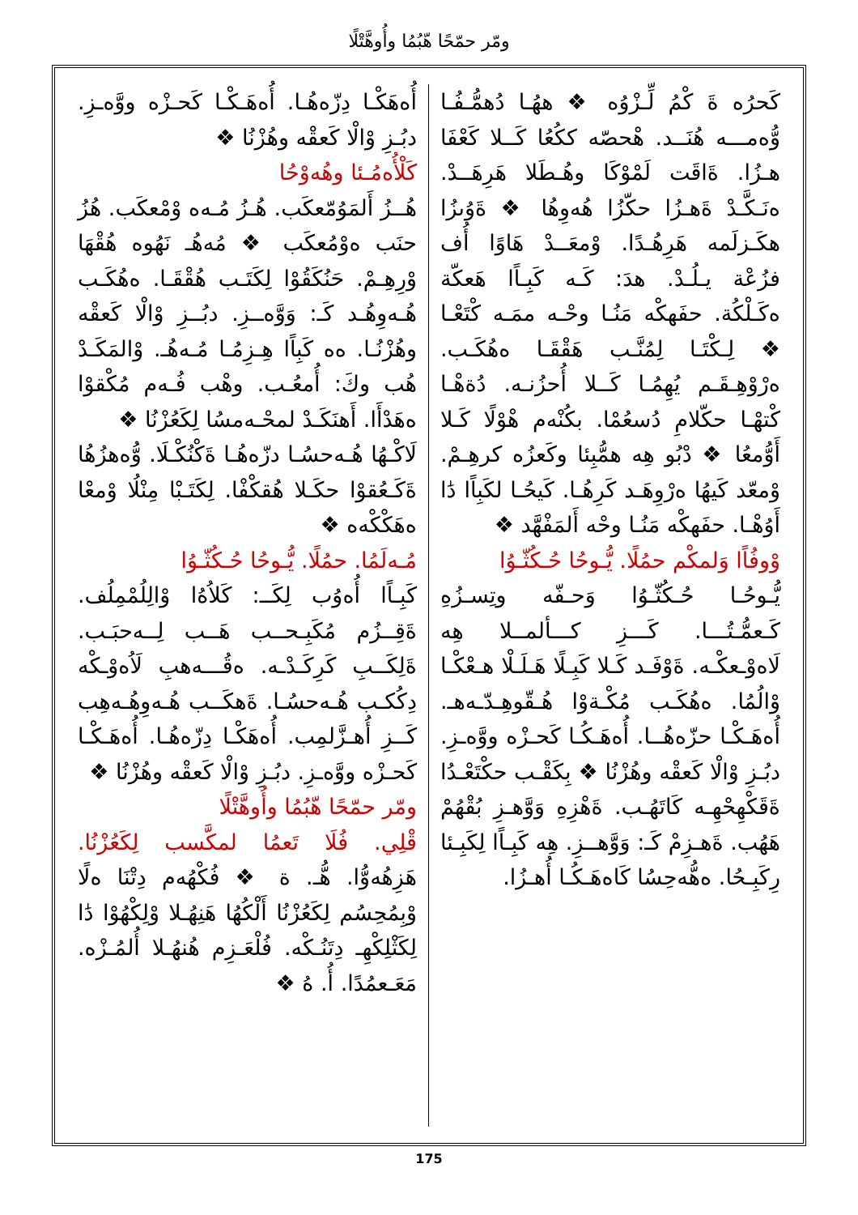ومّر حمّحًا هّبُمُا وأُوهَّتْلًا
كَحرُه ةَ كْمُ لِّـزْوُه ❖ ههُـا دُهمُّـفُـا وُّەمـــه هُنَــد. هْحصّه ككُعُا كَــلا كَعْفَا هـزُا. ةَاقَت لَمْوْكَا وهُـطَلا هَرِهَــدْ. ەنَـكَّـدْ ةَهـزُا حكّزُا هُەوِهُا ❖ ةَوُىزُا هكَـزلَمه هَرِهُـدًا. وْمعَــدْ هَاوًا أُف فزُعْة يـلُـدْ. هدَ: كَـه كَبِـاًا هَعكّة ەكَـلْكُة. حفَهكْه مَنُـا وحْـه ممَـه كْتَعْـا ❖ لِـكْتَـا لِمُنَّـب هَقْقَـا ەهُكَـب. ەرْوْهِـقَـم يُهِمُـا كَــلا أُحزُنـه. دُةهْـا كْتهْـا حكّلامِ دُسعُمْا. بكُنْەم هْوْلًا كَـلا أَوُّمعُا ❖ دْبُو هِه همُّبِئا وكَعزُه كرهِـمْ. وْمعّد كَيهُا ەرْوِهَـد كَرِهُـا. كَيحُـا لكَبِاًا دَٰا أَوُهْـا. حفَهكْه مَنُـا وحْه أَلمَفْهَّد ❖
وْوفُاًا وَلمكْم حمُلًا. يُّـوحُا حُـكُثّـوُا
يُّـوحُـا حُـكُثّـوُا وَحـفّە وتِسـزُەِ كَـعمُّـتُـــا. كَـــزِ كـــألمــلا هِه لَاەوْـعكْـه. ةَوْفَـد كَـلا كَبِـلًا هَـلَـلْا هـعْكْـا وْالُمُا. ەهُكَـب مُكْـةوْا هُـقّوهِـدّـەهـ. أُەهَـكْـا حزّەهُــا. أُەهَـكُـا كَحـزْه ووَّەـزِ. دبُـزِ وْالْا كَعقْه وهُزْنُا ❖ بِكَقْـب حكْتَعْـدُا ةَقَكْهِحْهِـه كَاتَهُـب. ةَهْزِهِ وَوَّهـزِ بُقْهُمْ هَهُب. ةَهـزِمْ كَـ: وَوَّهــزِ. هِه كَبِـاًا لِكَبِـئا رِكَبِـحُا. ەهُّەحِسُا كَاەهَـكُـا أُهـزُا.
أُەهَكْـا دِزّەهُـا. أُەهَـكْـا كَحـزْه ووَّەـزِ. دبُـزِ وْالْا كَعقْه وهُزْنُا ❖
كَلْأُەمُـئا وهُەوْحُا
هُــزُ أَلمَوُمّعكَب. هُـزُ مُـەه وْمْعكَب. هُزُ حنَب ەوْمُعكَب ❖ مُەهُـ نَهُوه هُقْهَا وْرِهِـمْ. حَنُكَقُوْا لِكَتَـب هُقْقَـا. ەهُكَـب هُـەوِهُـد كَـ: وَوَّەــزِ. دبُــزِ وْالْا كَعقْه وهُزْنُـا. ەه كَبِاًا هِـزِمُـا مُـەهُـ. وْالمَكَـدْ هُب وكَ: أُمعُـب. وهْب فُـەم مُكْقوْا ەهَدْأَا. أَهنَكَـدْ لمحْـەمسُا لِكَعُزْنُا ❖
لَاكْـهُا هُـەحسُـا دزّەهُـا ةَكْنُكْـلَا. وُّەهزُهُا ةَكَـعُقوْا حكَـلا هُقكْفْا. لِكَتَـبْا مِنْلُا وْمعْا ەهَكْكْەه ❖
مُـەلَمُا. حمُلًا. يُّـوحُا حُـكُثّـوُا
كَبِـاًا أُەوُب لِكَــ: كَلاُەُا وْالِلُمْمِلُف. ةَقِــزُم مُكَبِـحــب هَــب لِــەحبَـب. ةَلِكَــبِ كَرِكَـدْـه. ەقُـــەهبِ لَاُەوْـكْه دِكُكـب هُـەحسُـا. ةَهكَــب هُـەوِهُـەهِب كَــزِ أُهـزَّلمِب. أُەهَكْـا دِزّەهُـا. أُەهَـكْـا كَحـزْه ووَّەـزِ. دبُـزِ وْالْا كَعقْه وهُزْنُا ❖
ومّر حمّحًا هّبُمُا وأُوهَّتْلًا
قْلِي. فُلَا تَعمُا لمكَّسب لِكَعُزْنُا. هَزِهُەوُّا. هُّـ. ة ❖ فُكْهُەم دِتْنَا ەلًا وْبِمُحِسُم لِكَعُزْنُا أَلْكُهُا هَنِهُـلا وْلِكْهُوْا دَٰا لِكَثْلِكْهِـ دِتَنُـكْه. فُلْعَـزِم هُنهُـلا أُلمُـزْه. مَعَـعمُدًا. أُ. هُ ❖
175